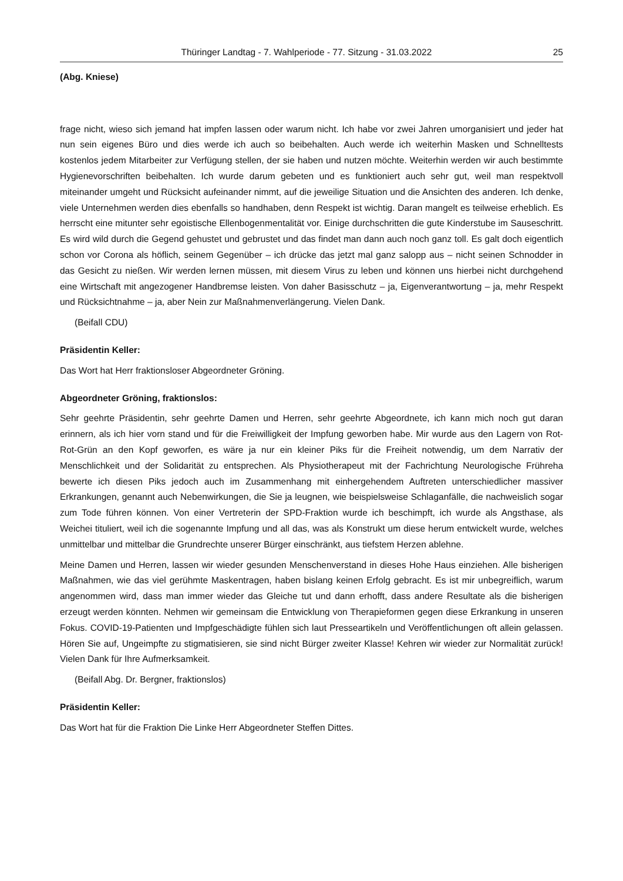Thüringer Landtag - 7. Wahlperiode - 77. Sitzung - 31.03.2022 25
(Abg. Kniese)
frage nicht, wieso sich jemand hat impfen lassen oder warum nicht. Ich habe vor zwei Jahren umorganisiert und jeder hat nun sein eigenes Büro und dies werde ich auch so beibehalten. Auch werde ich weiterhin Masken und Schnelltests kostenlos jedem Mitarbeiter zur Verfügung stellen, der sie haben und nutzen möchte. Weiterhin werden wir auch bestimmte Hygienevorschriften beibehalten. Ich wurde darum gebeten und es funktioniert auch sehr gut, weil man respektvoll miteinander umgeht und Rücksicht aufeinander nimmt, auf die jeweilige Situation und die Ansichten des anderen. Ich denke, viele Unternehmen werden dies ebenfalls so handhaben, denn Respekt ist wichtig. Daran mangelt es teilweise erheblich. Es herrscht eine mitunter sehr egoistische Ellenbogenmentalität vor. Einige durchschritten die gute Kinderstube im Sauseschritt. Es wird wild durch die Gegend gehustet und gebrustet und das findet man dann auch noch ganz toll. Es galt doch eigentlich schon vor Corona als höflich, seinem Gegenüber – ich drücke das jetzt mal ganz salopp aus – nicht seinen Schnodder in das Gesicht zu nießen. Wir werden lernen müssen, mit diesem Virus zu leben und können uns hierbei nicht durchgehend eine Wirtschaft mit angezogener Handbremse leisten. Von daher Basisschutz – ja, Eigenverantwortung – ja, mehr Respekt und Rücksichtnahme – ja, aber Nein zur Maßnahmenverlängerung. Vielen Dank.
(Beifall CDU)
Präsidentin Keller:
Das Wort hat Herr fraktionsloser Abgeordneter Gröning.
Abgeordneter Gröning, fraktionslos:
Sehr geehrte Präsidentin, sehr geehrte Damen und Herren, sehr geehrte Abgeordnete, ich kann mich noch gut daran erinnern, als ich hier vorn stand und für die Freiwilligkeit der Impfung geworben habe. Mir wurde aus den Lagern von Rot-Rot-Grün an den Kopf geworfen, es wäre ja nur ein kleiner Piks für die Freiheit notwendig, um dem Narrativ der Menschlichkeit und der Solidarität zu entsprechen. Als Physiotherapeut mit der Fachrichtung Neurologische Frühreha bewerte ich diesen Piks jedoch auch im Zusammenhang mit einhergehendem Auftreten unterschiedlicher massiver Erkrankungen, genannt auch Nebenwirkungen, die Sie ja leugnen, wie beispielsweise Schlaganfälle, die nachweislich sogar zum Tode führen können. Von einer Vertreterin der SPD-Fraktion wurde ich beschimpft, ich wurde als Angsthase, als Weichei tituliert, weil ich die sogenannte Impfung und all das, was als Konstrukt um diese herum entwickelt wurde, welches unmittelbar und mittelbar die Grundrechte unserer Bürger einschränkt, aus tiefstem Herzen ablehne.
Meine Damen und Herren, lassen wir wieder gesunden Menschenverstand in dieses Hohe Haus einziehen. Alle bisherigen Maßnahmen, wie das viel gerühmte Maskentragen, haben bislang keinen Erfolg gebracht. Es ist mir unbegreiflich, warum angenommen wird, dass man immer wieder das Gleiche tut und dann erhofft, dass andere Resultate als die bisherigen erzeugt werden könnten. Nehmen wir gemeinsam die Entwicklung von Therapieformen gegen diese Erkrankung in unseren Fokus. COVID-19-Patienten und Impfgeschädigte fühlen sich laut Presseartikeln und Veröffentlichungen oft allein gelassen. Hören Sie auf, Ungeimpfte zu stigmatisieren, sie sind nicht Bürger zweiter Klasse! Kehren wir wieder zur Normalität zurück! Vielen Dank für Ihre Aufmerksamkeit.
(Beifall Abg. Dr. Bergner, fraktionslos)
Präsidentin Keller:
Das Wort hat für die Fraktion Die Linke Herr Abgeordneter Steffen Dittes.